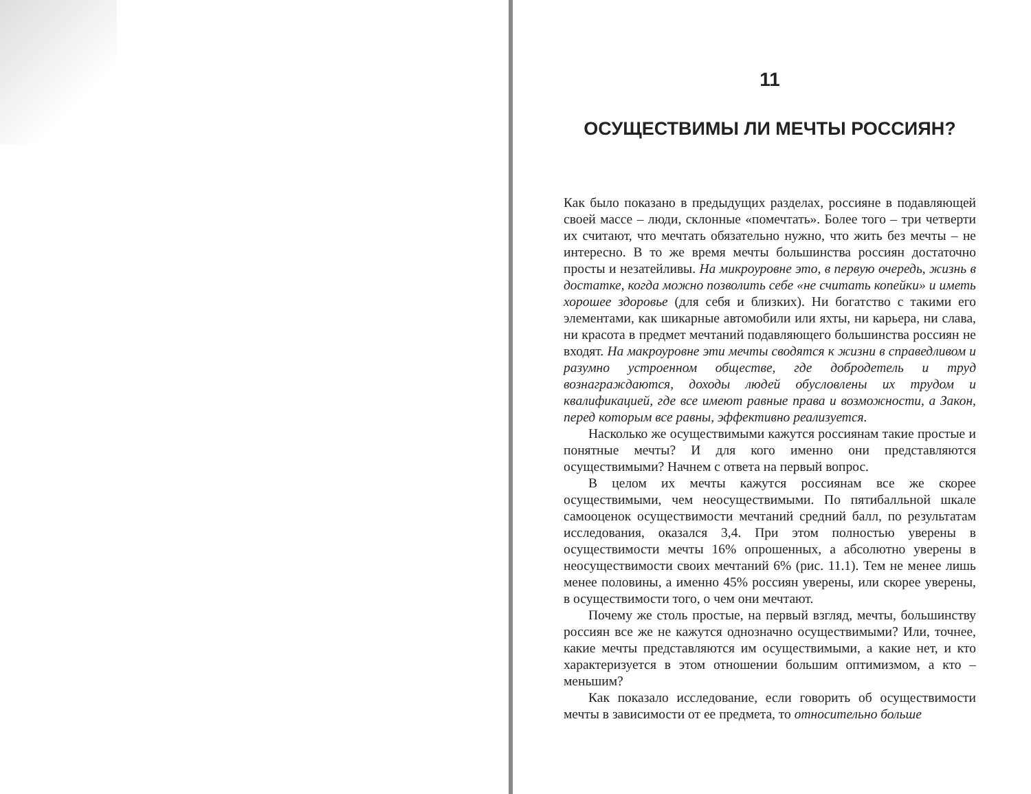11
ОСУЩЕСТВИМЫ ЛИ МЕЧТЫ РОССИЯН?
Как было показано в предыдущих разделах, россияне в подавляющей своей массе – люди, склонные «помечтать». Более того – три четверти их считают, что мечтать обязательно нужно, что жить без мечты – не интересно. В то же время мечты большинства россиян достаточно просты и незатейливы. На микроуровне это, в первую очередь, жизнь в достатке, когда можно позволить себе «не считать копейки» и иметь хорошее здоровье (для себя и близких). Ни богатство с такими его элементами, как шикарные автомобили или яхты, ни карьера, ни слава, ни красота в предмет мечтаний подавляющего большинства россиян не входят. На макроуровне эти мечты сводятся к жизни в справедливом и разумно устроенном обществе, где добродетель и труд вознаграждаются, доходы людей обусловлены их трудом и квалификацией, где все имеют равные права и возможности, а Закон, перед которым все равны, эффективно реализуется.
Насколько же осуществимыми кажутся россиянам такие простые и понятные мечты? И для кого именно они представляются осуществимыми? Начнем с ответа на первый вопрос.
В целом их мечты кажутся россиянам все же скорее осуществимыми, чем неосуществимыми. По пятибалльной шкале самооценок осуществимости мечтаний средний балл, по результатам исследования, оказался 3,4. При этом полностью уверены в осуществимости мечты 16% опрошенных, а абсолютно уверены в неосуществимости своих мечтаний 6% (рис. 11.1). Тем не менее лишь менее половины, а именно 45% россиян уверены, или скорее уверены, в осуществимости того, о чем они мечтают.
Почему же столь простые, на первый взгляд, мечты, большинству россиян все же не кажутся однозначно осуществимыми? Или, точнее, какие мечты представляются им осуществимыми, а какие нет, и кто характеризуется в этом отношении большим оптимизмом, а кто – меньшим?
Как показало исследование, если говорить об осуществимости мечты в зависимости от ее предмета, то относительно больше